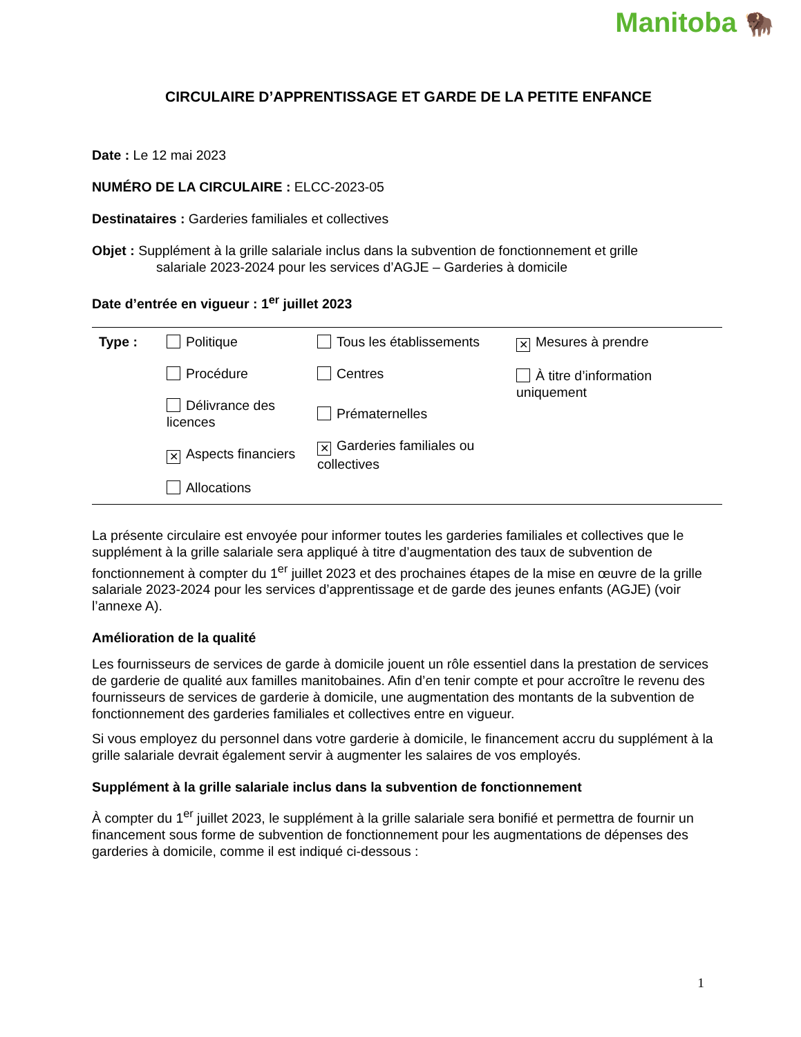Manitoba 🦬
CIRCULAIRE D’APPRENTISSAGE ET GARDE DE LA PETITE ENFANCE
Date : Le 12 mai 2023
NUMÉRO DE LA CIRCULAIRE : ELCC-2023-05
Destinataires : Garderies familiales et collectives
Objet : Supplément à la grille salariale inclus dans la subvention de fonctionnement et grille
salariale 2023-2024 pour les services d’AGJE – Garderies à domicile
Date d’entrée en vigueur : 1<sup>er</sup> juillet 2023
| Type : | Politique Procédure Délivrance des licences ✕ Aspects financiers Allocations | Tous les établissements Centres Prématernelles ✕ Garderies familiales ou collectives | ✕ Mesures à prendre À titre d’information uniquement |
La présente circulaire est envoyée pour informer toutes les garderies familiales et collectives que le supplément à la grille salariale sera appliqué à titre d’augmentation des taux de subvention de fonctionnement à compter du 1<sup>er</sup> juillet 2023 et des prochaines étapes de la mise en œuvre de la grille salariale 2023-2024 pour les services d’apprentissage et de garde des jeunes enfants (AGJE) (voir l’annexe A).
Amélioration de la qualité
Les fournisseurs de services de garde à domicile jouent un rôle essentiel dans la prestation de services de garderie de qualité aux familles manitobaines. Afin d’en tenir compte et pour accroître le revenu des fournisseurs de services de garderie à domicile, une augmentation des montants de la subvention de fonctionnement des garderies familiales et collectives entre en vigueur.
Si vous employez du personnel dans votre garderie à domicile, le financement accru du supplément à la grille salariale devrait également servir à augmenter les salaires de vos employés.
Supplément à la grille salariale inclus dans la subvention de fonctionnement
À compter du 1<sup>er</sup> juillet 2023, le supplément à la grille salariale sera bonifié et permettra de fournir un financement sous forme de subvention de fonctionnement pour les augmentations de dépenses des garderies à domicile, comme il est indiqué ci-dessous :
1